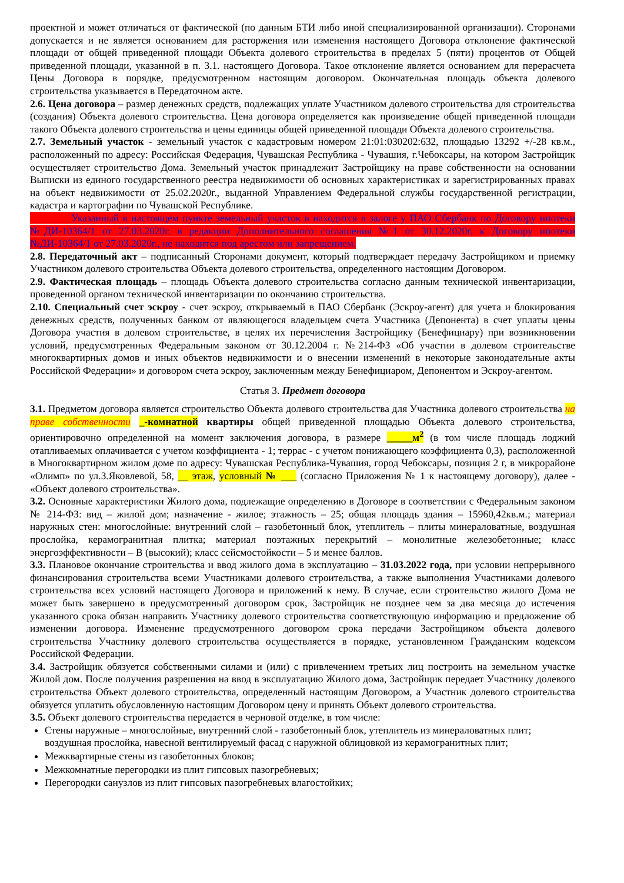проектной и может отличаться от фактической (по данным БТИ либо иной специализированной организации). Сторонами допускается и не является основанием для расторжения или изменения настоящего Договора отклонение фактической площади от общей приведенной площади Объекта долевого строительства в пределах 5 (пяти) процентов от Общей приведенной площади, указанной в п. 3.1. настоящего Договора. Такое отклонение является основанием для перерасчета Цены Договора в порядке, предусмотренном настоящим договором. Окончательная площадь объекта долевого строительства указывается в Передаточном акте.
2.6. Цена договора – размер денежных средств, подлежащих уплате Участником долевого строительства для строительства (создания) Объекта долевого строительства. Цена договора определяется как произведение общей приведенной площади такого Объекта долевого строительства и цены единицы общей приведенной площади Объекта долевого строительства.
2.7. Земельный участок - земельный участок с кадастровым номером 21:01:030202:632, площадью 13292 +/-28 кв.м., расположенный по адресу: Российская Федерация, Чувашская Республика - Чувашия, г.Чебоксары, на котором Застройщик осуществляет строительство Дома. Земельный участок принадлежит Застройщику на праве собственности на основании Выписки из единого государственного реестра недвижимости об основных характеристиках и зарегистрированных правах на объект недвижимости от 25.02.2020г., выданной Управлением Федеральной службы государственной регистрации, кадастра и картографии по Чувашской Республике.
Указанный в настоящем пункте земельный участок в находится в залоге у ПАО Сбербанк по Договору ипотеки №ДИ-10364/1 от 27.03.2020г. в редакции Дополнительного соглашения №1 от 30.12.2020г. к Договору ипотеки №ДИ-10364/1 от 27.03.2020г., не находится под арестом или запрещением.
2.8. Передаточный акт – подписанный Сторонами документ, который подтверждает передачу Застройщиком и приемку Участником долевого строительства Объекта долевого строительства, определенного настоящим Договором.
2.9. Фактическая площадь – площадь Объекта долевого строительства согласно данным технической инвентаризации, проведенной органом технической инвентаризации по окончанию строительства.
2.10. Специальный счет эскроу - счет эскроу, открываемый в ПАО Сбербанк (Эскроу-агент) для учета и блокирования денежных средств, полученных банком от являющегося владельцем счета Участника (Депонента) в счет уплаты цены Договора участия в долевом строительстве, в целях их перечисления Застройщику (Бенефициару) при возникновении условий, предусмотренных Федеральным законом от 30.12.2004 г. №214-ФЗ «Об участии в долевом строительстве многоквартирных домов и иных объектов недвижимости и о внесении изменений в некоторые законодательные акты Российской Федерации» и договором счета эскроу, заключенным между Бенефициаром, Депонентом и Эскроу-агентом.
Статья 3. Предмет договора
3.1. Предметом договора является строительство Объекта долевого строительства для Участника долевого строительства на праве собственности _-комнатной квартиры общей приведенной площадью Объекта долевого строительства, ориентировочно определенной на момент заключения договора, в размере _____м<sup>2</sup> (в том числе площадь лоджий отапливаемых оплачивается с учетом коэффициента - 1; террас - с учетом понижающего коэффициента 0,3), расположенной в Многоквартирном жилом доме по адресу: Чувашская Республика-Чувашия, город Чебоксары, позиция 2 г, в микрорайоне «Олимп» по ул.З.Яковлевой, 58, __ этаж, условный № ___ (согласно Приложения № 1 к настоящему договору), далее - «Объект долевого строительства».
3.2. Основные характеристики Жилого дома, подлежащие определению в Договоре в соответствии с Федеральным законом № 214-ФЗ: вид – жилой дом; назначение - жилое; этажность – 25; общая площадь здания – 15960,42кв.м.; материал наружных стен: многослойные: внутренний слой – газобетонный блок, утеплитель – плиты минераловатные, воздушная прослойка, керамогранитная плитка; материал поэтажных перекрытий – монолитные железобетонные; класс энергоэффективности – B (высокий); класс сейсмостойкости – 5 и менее баллов.
3.3. Плановое окончание строительства и ввод жилого дома в эксплуатацию – 31.03.2022 года, при условии непрерывного финансирования строительства всеми Участниками долевого строительства, а также выполнения Участниками долевого строительства всех условий настоящего Договора и приложений к нему. В случае, если строительство жилого Дома не может быть завершено в предусмотренный договором срок, Застройщик не позднее чем за два месяца до истечения указанного срока обязан направить Участнику долевого строительства соответствующую информацию и предложение об изменении договора. Изменение предусмотренного договором срока передачи Застройщиком объекта долевого строительства Участнику долевого строительства осуществляется в порядке, установленном Гражданским кодексом Российской Федерации.
3.4. Застройщик обязуется собственными силами и (или) с привлечением третьих лиц построить на земельном участке Жилой дом. После получения разрешения на ввод в эксплуатацию Жилого дома, Застройщик передает Участнику долевого строительства Объект долевого строительства, определенный настоящим Договором, а Участник долевого строительства обязуется уплатить обусловленную настоящим Договором цену и принять Объект долевого строительства.
3.5. Объект долевого строительства передается в черновой отделке, в том числе:
Стены наружные – многослойные, внутренний слой - газобетонный блок, утеплитель из минераловатных плит; воздушная прослойка, навесной вентилируемый фасад с наружной облицовкой из керамогранитных плит;
Межквартирные стены из газобетонных блоков;
Межкомнатные перегородки из плит гипсовых пазогребневых;
Перегородки санузлов из плит гипсовых пазогребневых влагостойких;